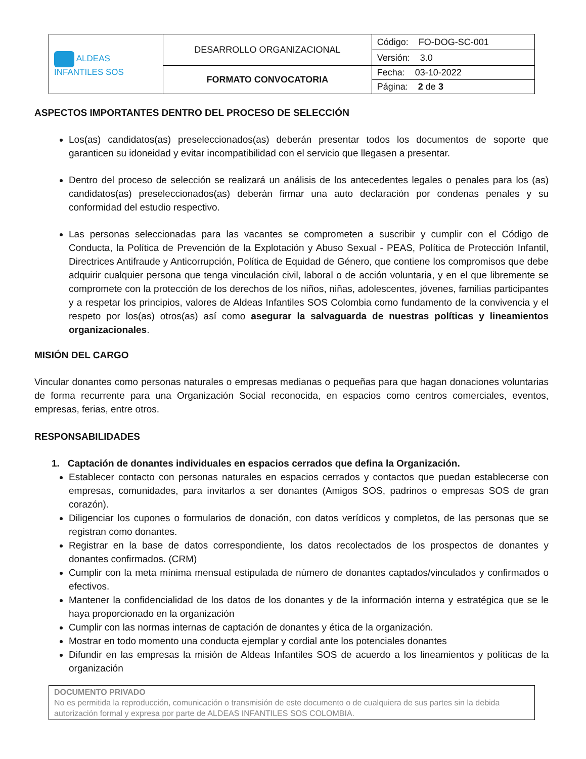| ALDEAS INFANTILES SOS | DESARROLLO ORGANIZACIONAL | Código: FO-DOG-SC-001 |
| | | Versión: 3.0 |
| | FORMATO CONVOCATORIA | Fecha: 03-10-2022 |
| | | Página: 2 de 3 |
ASPECTOS IMPORTANTES DENTRO DEL PROCESO DE SELECCIÓN
Los(as) candidatos(as) preseleccionados(as) deberán presentar todos los documentos de soporte que garanticen su idoneidad y evitar incompatibilidad con el servicio que llegasen a presentar.
Dentro del proceso de selección se realizará un análisis de los antecedentes legales o penales para los (as) candidatos(as) preseleccionados(as) deberán firmar una auto declaración por condenas penales y su conformidad del estudio respectivo.
Las personas seleccionadas para las vacantes se comprometen a suscribir y cumplir con el Código de Conducta, la Política de Prevención de la Explotación y Abuso Sexual - PEAS, Política de Protección Infantil, Directrices Antifraude y Anticorrupción, Política de Equidad de Género, que contiene los compromisos que debe adquirir cualquier persona que tenga vinculación civil, laboral o de acción voluntaria, y en el que libremente se compromete con la protección de los derechos de los niños, niñas, adolescentes, jóvenes, familias participantes y a respetar los principios, valores de Aldeas Infantiles SOS Colombia como fundamento de la convivencia y el respeto por los(as) otros(as) así como asegurar la salvaguarda de nuestras políticas y lineamientos organizacionales.
MISIÓN DEL CARGO
Vincular donantes como personas naturales o empresas medianas o pequeñas para que hagan donaciones voluntarias de forma recurrente para una Organización Social reconocida, en espacios como centros comerciales, eventos, empresas, ferias, entre otros.
RESPONSABILIDADES
1. Captación de donantes individuales en espacios cerrados que defina la Organización.
Establecer contacto con personas naturales en espacios cerrados y contactos que puedan establecerse con empresas, comunidades, para invitarlos a ser donantes (Amigos SOS, padrinos o empresas SOS de gran corazón).
Diligenciar los cupones o formularios de donación, con datos verídicos y completos, de las personas que se registran como donantes.
Registrar en la base de datos correspondiente, los datos recolectados de los prospectos de donantes y donantes confirmados. (CRM)
Cumplir con la meta mínima mensual estipulada de número de donantes captados/vinculados y confirmados o efectivos.
Mantener la confidencialidad de los datos de los donantes y de la información interna y estratégica que se le haya proporcionado en la organización
Cumplir con las normas internas de captación de donantes y ética de la organización.
Mostrar en todo momento una conducta ejemplar y cordial ante los potenciales donantes
Difundir en las empresas la misión de Aldeas Infantiles SOS de acuerdo a los lineamientos y políticas de la organización
DOCUMENTO PRIVADO
No es permitida la reproducción, comunicación o transmisión de este documento o de cualquiera de sus partes sin la debida autorización formal y expresa por parte de ALDEAS INFANTILES SOS COLOMBIA.